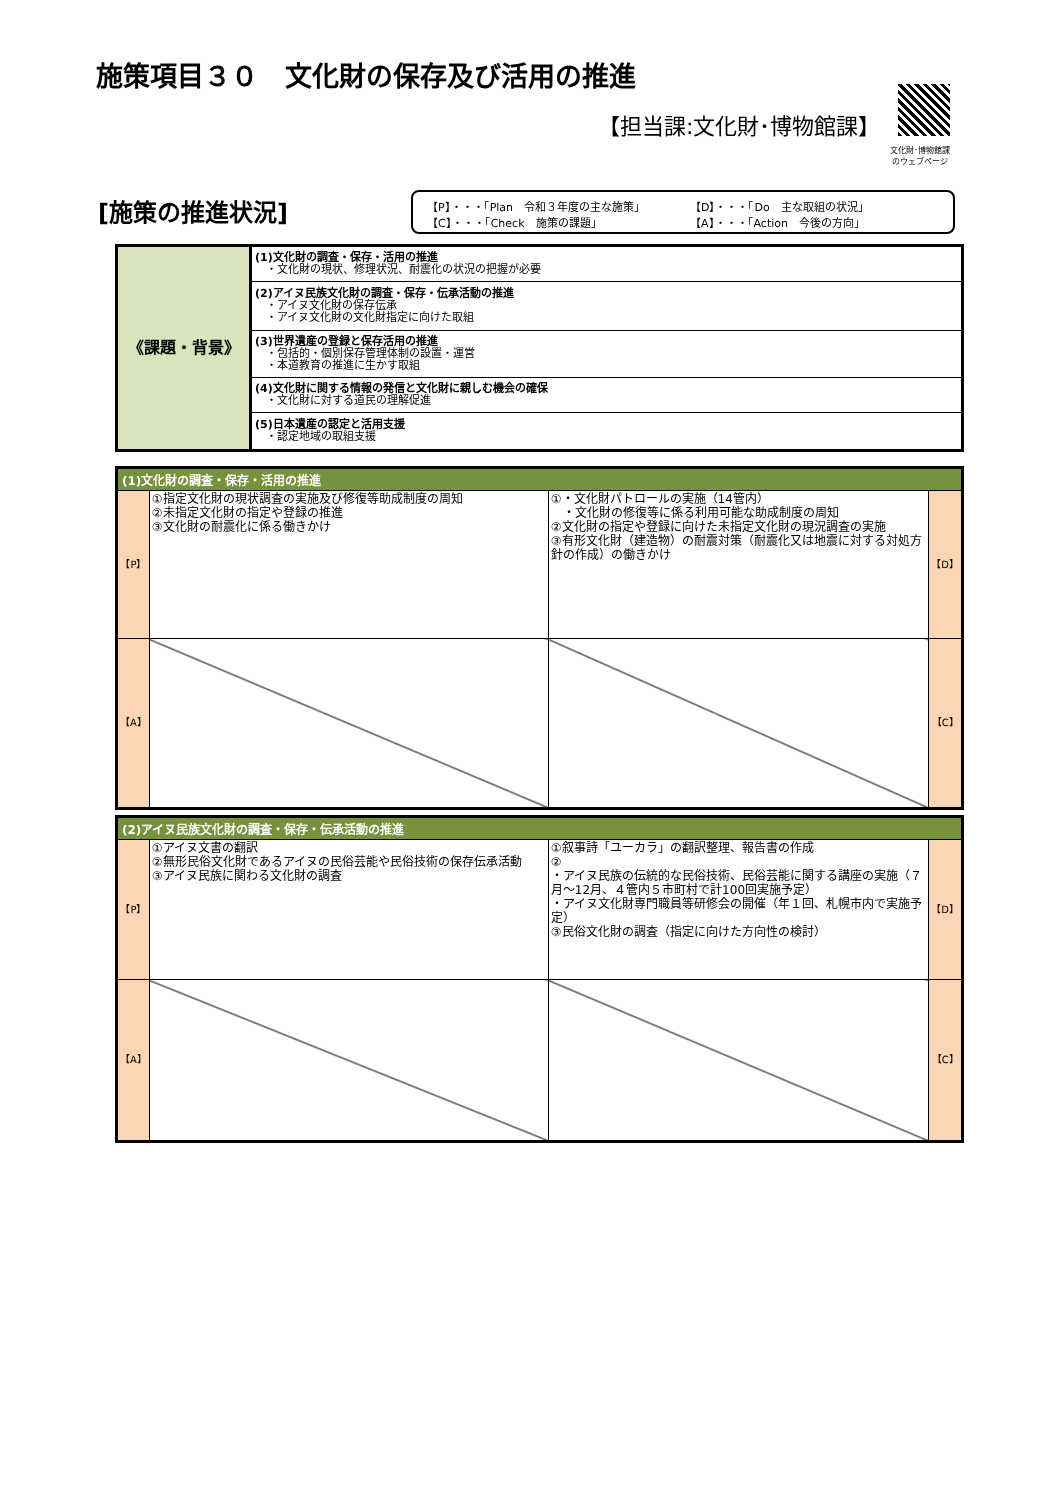施策項目３０　文化財の保存及び活用の推進
【担当課:文化財･博物館課】
文化財･博物館課
のウェブページ
[施策の推進状況]
【P】・・・「Plan　令和３年度の主な施策」
【D】・・・「Do　主な取組の状況」
【C】・・・「Check　施策の課題」
【A】・・・「Action　今後の方向」
| 《課題・背景》 | (1)文化財の調査・保存・活用の推進 ・文化財の現状、修理状況、耐震化の状況の把握が必要 |
| | (2)アイヌ民族文化財の調査・保存・伝承活動の推進 ・アイヌ文化財の保存伝承 ・アイヌ文化財の文化財指定に向けた取組 |
| | (3)世界遺産の登録と保存活用の推進 ・包括的・個別保存管理体制の設置・運営 ・本道教育の推進に生かす取組 |
| | (4)文化財に関する情報の発信と文化財に親しむ機会の確保 ・文化財に対する道民の理解促進 |
| | (5)日本遺産の認定と活用支援 ・認定地域の取組支援 |
| (1)文化財の調査・保存・活用の推進 | | | |
| --- | --- | --- | --- |
| 【P】 | ①指定文化財の現状調査の実施及び修復等助成制度の周知 ②未指定文化財の指定や登録の推進 ③文化財の耐震化に係る働きかけ | ①・文化財パトロールの実施（14管内） ・文化財の修復等に係る利用可能な助成制度の周知 ②文化財の指定や登録に向けた未指定文化財の現況調査の実施 ③有形文化財（建造物）の耐震対策（耐震化又は地震に対する対処方針の作成）の働きかけ | 【D】 |
| 【A】 | | | 【C】 |
| (2)アイヌ民族文化財の調査・保存・伝承活動の推進 | | | |
| --- | --- | --- | --- |
| 【P】 | ①アイヌ文書の翻訳 ②無形民俗文化財であるアイヌの民俗芸能や民俗技術の保存伝承活動 ③アイヌ民族に関わる文化財の調査 | ①叙事詩「ユーカラ」の翻訳整理、報告書の作成 ② ・アイヌ民族の伝統的な民俗技術、民俗芸能に関する講座の実施（７月～12月、４管内５市町村で計100回実施予定） ・アイヌ文化財専門職員等研修会の開催（年１回、札幌市内で実施予定） ③民俗文化財の調査（指定に向けた方向性の検討） | 【D】 |
| 【A】 | | | 【C】 |